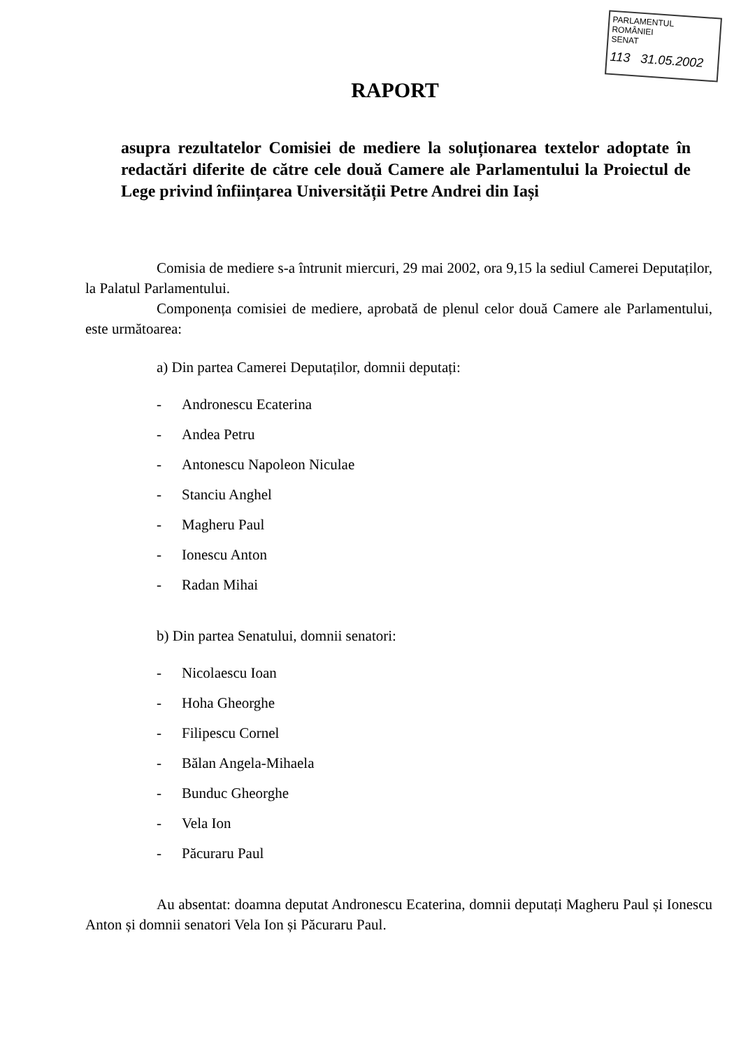PARLAMENTUL ROMÂNIEI
SENAT
113 31.05.2002
RAPORT
asupra rezultatelor Comisiei de mediere la soluționarea textelor adoptate în redactări diferite de către cele două Camere ale Parlamentului la Proiectul de Lege privind înființarea Universității Petre Andrei din Iași
Comisia de mediere s-a întrunit miercuri, 29 mai 2002, ora 9,15 la sediul Camerei Deputaților, la Palatul Parlamentului.
Componența comisiei de mediere, aprobată de plenul celor două Camere ale Parlamentului, este următoarea:
a) Din partea Camerei Deputaților, domnii deputați:
- Andronescu Ecaterina
- Andea Petru
- Antonescu Napoleon Niculae
- Stanciu Anghel
- Magheru Paul
- Ionescu Anton
- Radan Mihai
b) Din partea Senatului, domnii senatori:
- Nicolaescu Ioan
- Hoha Gheorghe
- Filipescu Cornel
- Bălan Angela-Mihaela
- Bunduc Gheorghe
- Vela Ion
- Păcuraru Paul
Au absentat: doamna deputat Andronescu Ecaterina, domnii deputați Magheru Paul și Ionescu Anton și domnii senatori Vela Ion și Păcuraru Paul.